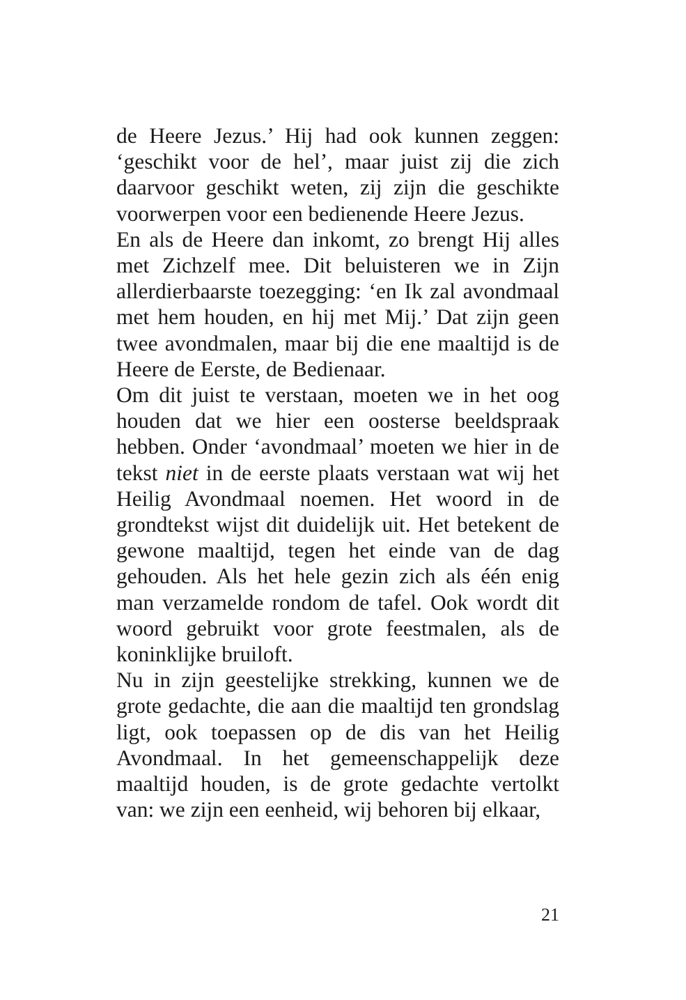de Heere Jezus.’ Hij had ook kunnen zeggen: ‘geschikt voor de hel’, maar juist zij die zich daarvoor geschikt weten, zij zijn die geschikte voorwerpen voor een bedienende Heere Jezus.
En als de Heere dan inkomt, zo brengt Hij alles met Zichzelf mee. Dit beluisteren we in Zijn allerdierbaarste toezegging: ‘en Ik zal avondmaal met hem houden, en hij met Mij.’ Dat zijn geen twee avondmalen, maar bij die ene maaltijd is de Heere de Eerste, de Bedienaar.
Om dit juist te verstaan, moeten we in het oog houden dat we hier een oosterse beeldspraak hebben. Onder ‘avondmaal’ moeten we hier in de tekst niet in de eerste plaats verstaan wat wij het Heilig Avondmaal noemen. Het woord in de grondtekst wijst dit duidelijk uit. Het betekent de gewone maaltijd, tegen het einde van de dag gehouden. Als het hele gezin zich als één enig man verzamelde rondom de tafel. Ook wordt dit woord gebruikt voor grote feestmalen, als de koninklijke bruiloft.
Nu in zijn geestelijke strekking, kunnen we de grote gedachte, die aan die maaltijd ten grondslag ligt, ook toepassen op de dis van het Heilig Avondmaal. In het gemeenschappelijk deze maaltijd houden, is de grote gedachte vertolkt van: we zijn een eenheid, wij behoren bij elkaar,
21